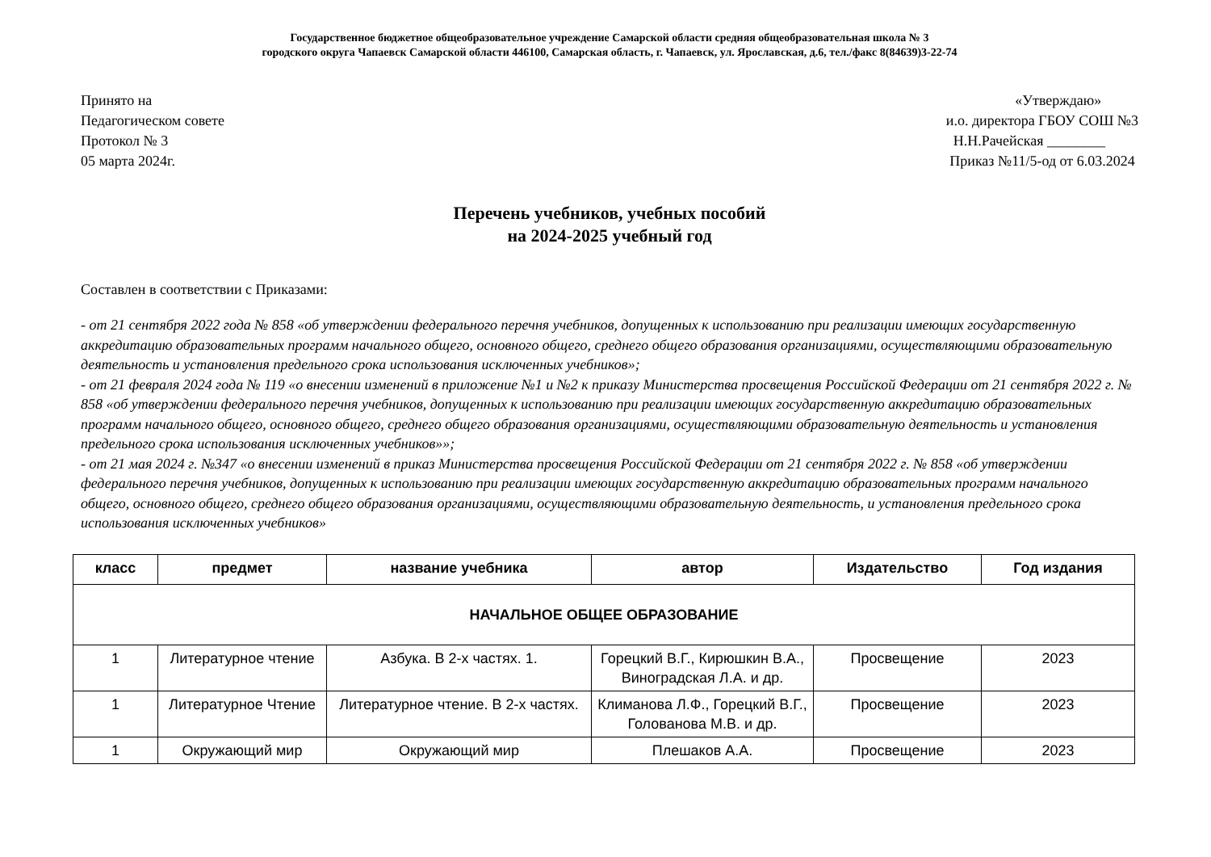Государственное бюджетное общеобразовательное учреждение Самарской области средняя общеобразовательная школа № 3
городского округа Чапаевск Самарской области 446100, Самарская область, г. Чапаевск, ул. Ярославская, д.6, тел./факс 8(84639)3-22-74
Принято на
Педагогическом совете
Протокол № 3
05 марта 2024г.
«Утверждаю»
и.о. директора ГБОУ СОШ №3
Н.Н.Рачейская ________
Приказ №11/5-од от 6.03.2024
Перечень учебников, учебных пособий
на 2024-2025 учебный год
Составлен в соответствии с Приказами:
- от 21 сентября 2022 года № 858 «об утверждении федерального перечня учебников, допущенных к использованию при реализации имеющих государственную аккредитацию образовательных программ начального общего, основного общего, среднего общего образования организациями, осуществляющими образовательную деятельность и установления предельного срока использования исключенных учебников»;
- от 21 февраля 2024 года № 119 «о внесении изменений в приложение №1 и №2 к приказу Министерства просвещения Российской Федерации от 21 сентября 2022 г. № 858 «об утверждении федерального перечня учебников, допущенных к использованию при реализации имеющих государственную аккредитацию образовательных программ начального общего, основного общего, среднего общего образования организациями, осуществляющими образовательную деятельность и установления предельного срока использования исключенных учебников»»;
- от 21 мая 2024 г. №347 «о внесении изменений в приказ Министерства просвещения Российской Федерации от 21 сентября 2022 г. № 858 «об утверждении федерального перечня учебников, допущенных к использованию при реализации имеющих государственную аккредитацию образовательных программ начального общего, основного общего, среднего общего образования организациями, осуществляющими образовательную деятельность, и установления предельного срока использования исключенных учебников»
| класс | предмет | название учебника | автор | Издательство | Год издания |
| --- | --- | --- | --- | --- | --- |
| НАЧАЛЬНОЕ ОБЩЕЕ ОБРАЗОВАНИЕ | | | | | |
| 1 | Литературное чтение | Азбука. В 2-х частях. 1. | Горецкий В.Г., Кирюшкин В.А., Виноградская Л.А. и др. | Просвещение | 2023 |
| 1 | Литературное Чтение | Литературное чтение. В 2-х частях. | Климанова Л.Ф., Горецкий В.Г., Голованова М.В. и др. | Просвещение | 2023 |
| 1 | Окружающий мир | Окружающий мир | Плешаков А.А. | Просвещение | 2023 |